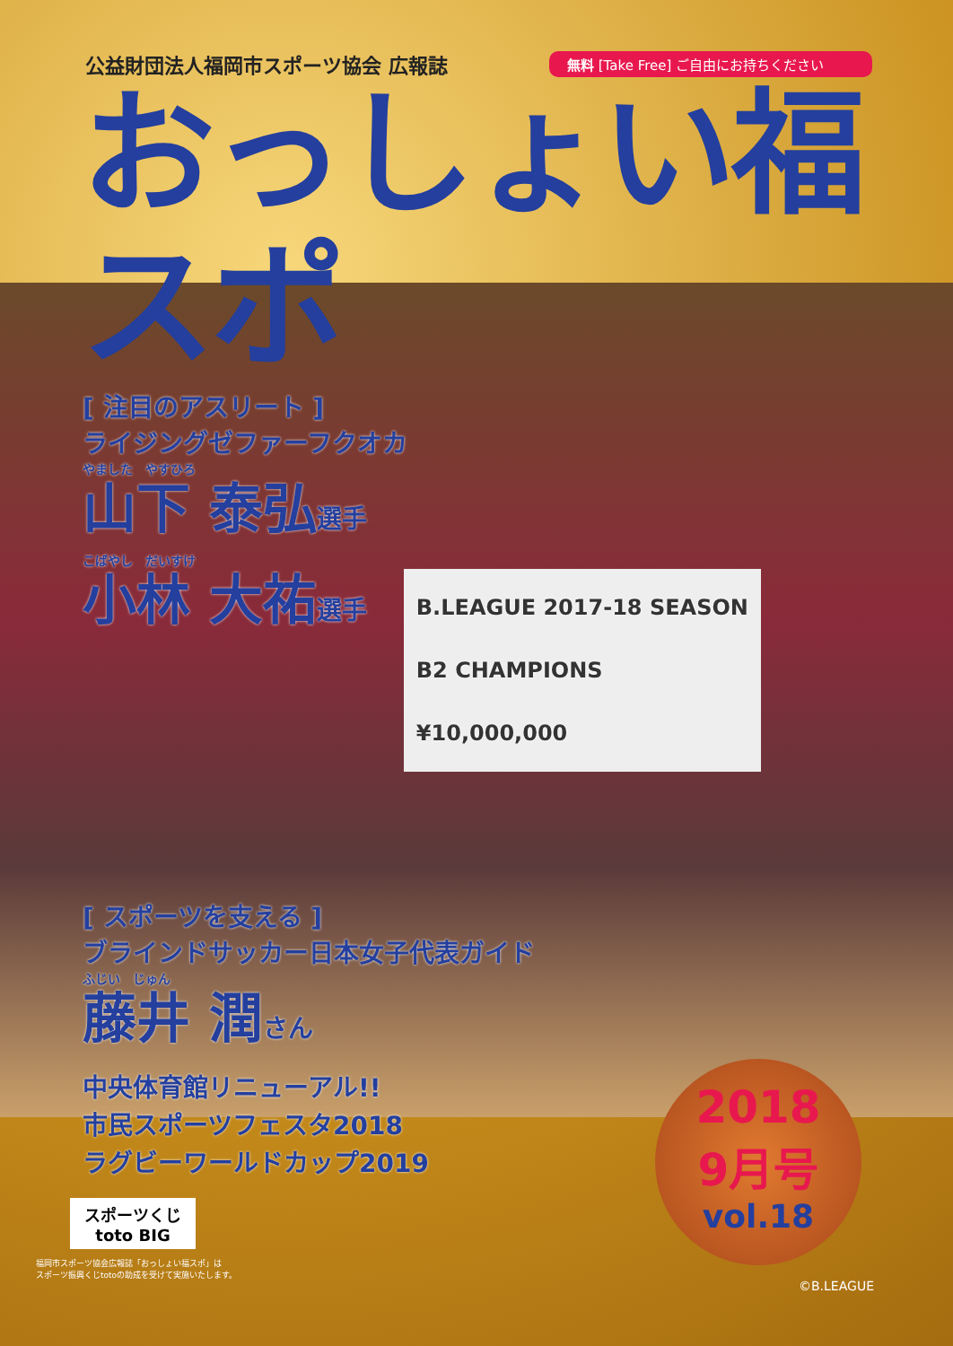公益財団法人福岡市スポーツ協会 広報誌
無料 [Take Free] ご自由にお持ちください
おっしょい福スポ
[ 注目のアスリート ]
ライジングゼファーフクオカ
やました　やすひろ
山下 泰弘選手
こばやし　だいすけ
小林 大祐選手 B.LEAGUE 2017-18 SEASON
B2 CHAMPIONS
¥10,000,000
[ スポーツを支える ]
ブラインドサッカー日本女子代表ガイド
ふじい　じゅん
藤井 潤さん
中央体育館リニューアル!!
市民スポーツフェスタ2018
ラグビーワールドカップ2019
2018
9月号
vol.18
スポーツくじ
toto BIG
福岡市スポーツ協会広報誌「おっしょい福スポ」は
スポーツ振興くじtotoの助成を受けて実施いたします。
©B.LEAGUE